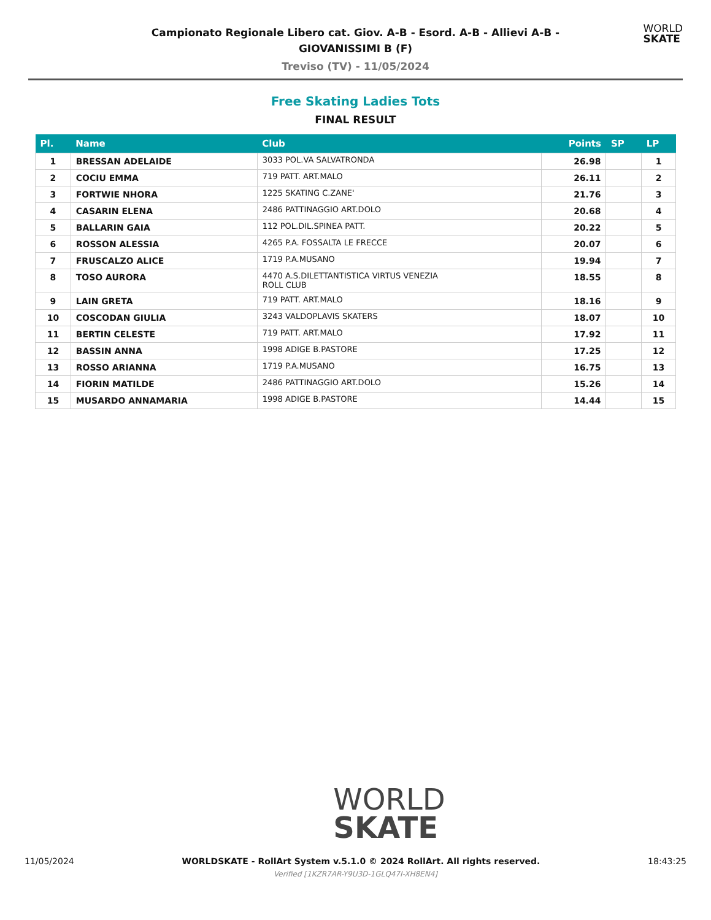Campionato Regionale Libero cat. Giov. A-B - Esord. A-B - Allievi A-B -
GIOVANISSIMI B (F)
Treviso (TV) - 11/05/2024
WORLD
SKATE
Free Skating Ladies Tots
FINAL RESULT
| Pl. | Name | Club | Points | SP | LP |
| --- | --- | --- | --- | --- | --- |
| 1 | BRESSAN ADELAIDE | 3033 POL.VA SALVATRONDA | 26.98 | | 1 |
| 2 | COCIU EMMA | 719 PATT. ART.MALO | 26.11 | | 2 |
| 3 | FORTWIE NHORA | 1225 SKATING C.ZANE' | 21.76 | | 3 |
| 4 | CASARIN ELENA | 2486 PATTINAGGIO ART.DOLO | 20.68 | | 4 |
| 5 | BALLARIN GAIA | 112 POL.DIL.SPINEA PATT. | 20.22 | | 5 |
| 6 | ROSSON ALESSIA | 4265 P.A. FOSSALTA LE FRECCE | 20.07 | | 6 |
| 7 | FRUSCALZO ALICE | 1719 P.A.MUSANO | 19.94 | | 7 |
| 8 | TOSO AURORA | 4470 A.S.DILETTANTISTICA VIRTUS VENEZIA ROLL CLUB | 18.55 | | 8 |
| 9 | LAIN GRETA | 719 PATT. ART.MALO | 18.16 | | 9 |
| 10 | COSCODAN GIULIA | 3243 VALDOPLAVIS SKATERS | 18.07 | | 10 |
| 11 | BERTIN CELESTE | 719 PATT. ART.MALO | 17.92 | | 11 |
| 12 | BASSIN ANNA | 1998 ADIGE B.PASTORE | 17.25 | | 12 |
| 13 | ROSSO ARIANNA | 1719 P.A.MUSANO | 16.75 | | 13 |
| 14 | FIORIN MATILDE | 2486 PATTINAGGIO ART.DOLO | 15.26 | | 14 |
| 15 | MUSARDO ANNAMARIA | 1998 ADIGE B.PASTORE | 14.44 | | 15 |
WORLD
SKATE
11/05/2024 WORLDSKATE - RollArt System v.5.1.0 © 2024 RollArt. All rights reserved. 18:43:25
Verified [1KZR7AR-Y9U3D-1GLQ47I-XH8EN4]